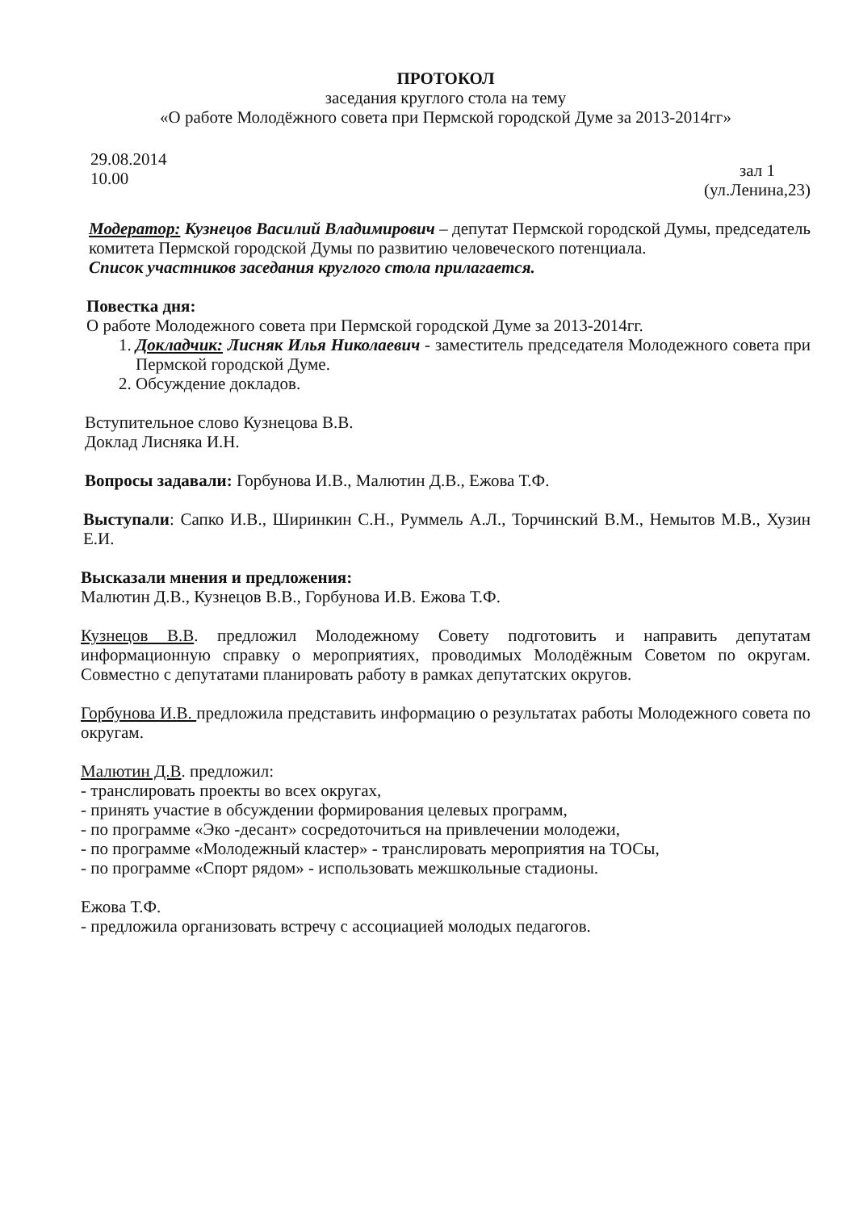ПРОТОКОЛ
заседания круглого стола на тему
«О работе Молодёжного совета при Пермской городской Думе за 2013-2014гг»
29.08.2014
10.00
зал 1
(ул.Ленина,23)
Модератор: Кузнецов Василий Владимирович – депутат Пермской городской Думы, председатель комитета Пермской городской Думы по развитию человеческого потенциала.
Список участников заседания круглого стола прилагается.
Повестка дня:
О работе Молодежного совета при Пермской городской Думе за 2013-2014гг.
1. Докладчик: Лисняк Илья Николаевич - заместитель председателя Молодежного совета при Пермской городской Думе.
2. Обсуждение докладов.
Вступительное слово Кузнецова В.В.
Доклад Лисняка И.Н.
Вопросы задавали: Горбунова И.В., Малютин Д.В., Ежова Т.Ф.
Выступали: Сапко И.В., Ширинкин С.Н., Руммель А.Л., Торчинский В.М., Немытов М.В., Хузин Е.И.
Высказали мнения и предложения:
Малютин Д.В., Кузнецов В.В., Горбунова И.В. Ежова Т.Ф.
Кузнецов В.В. предложил Молодежному Совету подготовить и направить депутатам информационную справку о мероприятиях, проводимых Молодёжным Советом по округам. Совместно с депутатами планировать работу в рамках депутатских округов.
Горбунова И.В. предложила представить информацию о результатах работы Молодежного совета по округам.
Малютин Д.В. предложил:
- транслировать проекты во всех округах,
- принять участие в обсуждении формирования целевых программ,
- по программе «Эко -десант» сосредоточиться на привлечении молодежи,
- по программе «Молодежный кластер» - транслировать мероприятия на ТОСы,
- по программе «Спорт рядом» - использовать межшкольные стадионы.
Ежова Т.Ф.
- предложила организовать встречу с ассоциацией молодых педагогов.